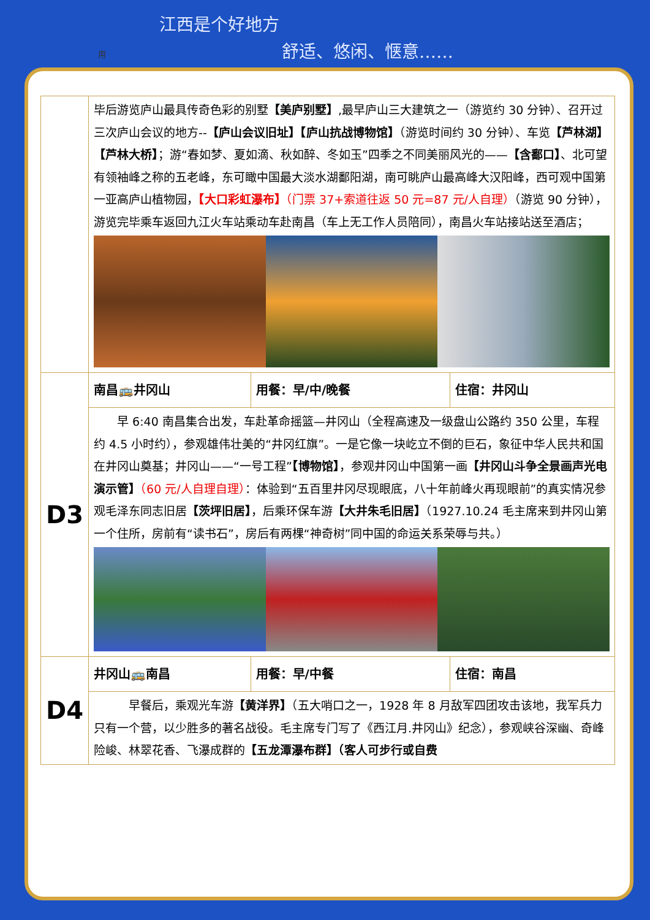江西是个好地方
用 舒适、悠闲、惬意……
| | 毕后游览庐山最具传奇色彩的别墅 【美庐别墅】 ,最早庐山三大建筑之一（游览约 30 分钟）、召开过三次庐山会议的地方-- 【庐山会议旧址】【庐山抗战博物馆】 （游览时间约 30 分钟）、车览 【芦林湖】【芦林大桥】 ；游“春如梦、夏如滴、秋如醉、冬如玉”四季之不同美丽风光的—— 【含鄱口】 、北可望有领袖峰之称的五老峰，东可瞰中国最大淡水湖鄱阳湖，南可眺庐山最高峰大汉阳峰，西可观中国第一亚高庐山植物园， 【大口彩虹瀑布】 （门票 37+索道往返 50 元=87 元/人自理） （游览 90 分钟），游览完毕乘车返回九江火车站乘动车赴南昌（车上无工作人员陪同），南昌火车站接站送至酒店； | | |
| D3 | 南昌🚌井冈山 | 用餐：早/中/晚餐 | 住宿：井冈山 |
| | 早 6:40 南昌集合出发，车赴革命摇篮—井冈山（全程高速及一级盘山公路约 350 公里，车程约 4.5 小时约），参观雄伟壮美的“井冈红旗”。一是它像一块屹立不倒的巨石，象征中华人民共和国在井冈山奠基；井冈山——“一号工程” 【博物馆】 ，参观井冈山中国第一画 【井冈山斗争全景画声光电演示管】 （60 元/人自理自理） ：体验到“五百里井冈尽现眼底，八十年前峰火再现眼前”的真实情况参观毛泽东同志旧居 【茨坪旧居】 ，后乘环保车游 【大井朱毛旧居】 （1927.10.24 毛主席来到井冈山第一个住所，房前有“读书石”，房后有两棵“神奇树”同中国的命运关系荣辱与共。） | | |
| D4 | 井冈山🚌南昌 | 用餐：早/中餐 | 住宿：南昌 |
| | 早餐后，乘观光车游 【黄洋界】 （五大哨口之一，1928 年 8 月敌军四团攻击该地，我军兵力只有一个营，以少胜多的著名战役。毛主席专门写了《西江月.井冈山》纪念），参观峡谷深幽、奇峰险峻、林翠花香、飞瀑成群的 【五龙潭瀑布群】（客人可步行或自费 | | |